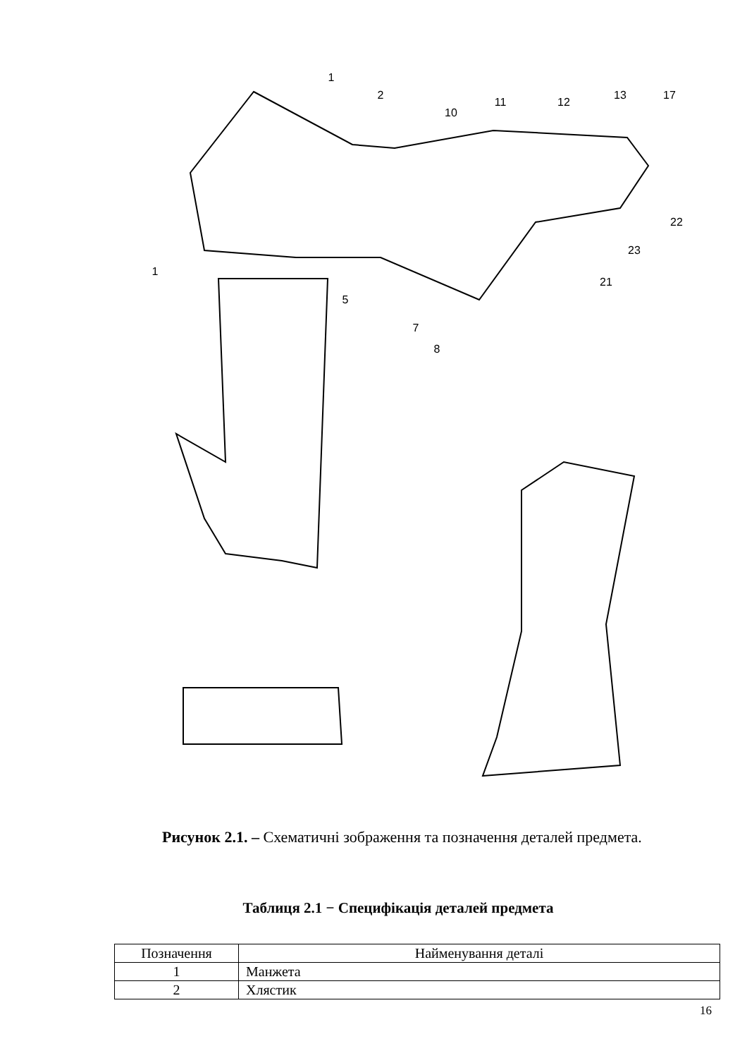1
2
10
11
12
13
17
22
23
21
1
5
7
8
Рисунок 2.1. – Схематичні зображення та позначення деталей предмета.
Таблиця 2.1 − Специфікація деталей предмета
| Позначення | Найменування деталі |
| --- | --- |
| 1 | Манжета |
| 2 | Хлястик |
16